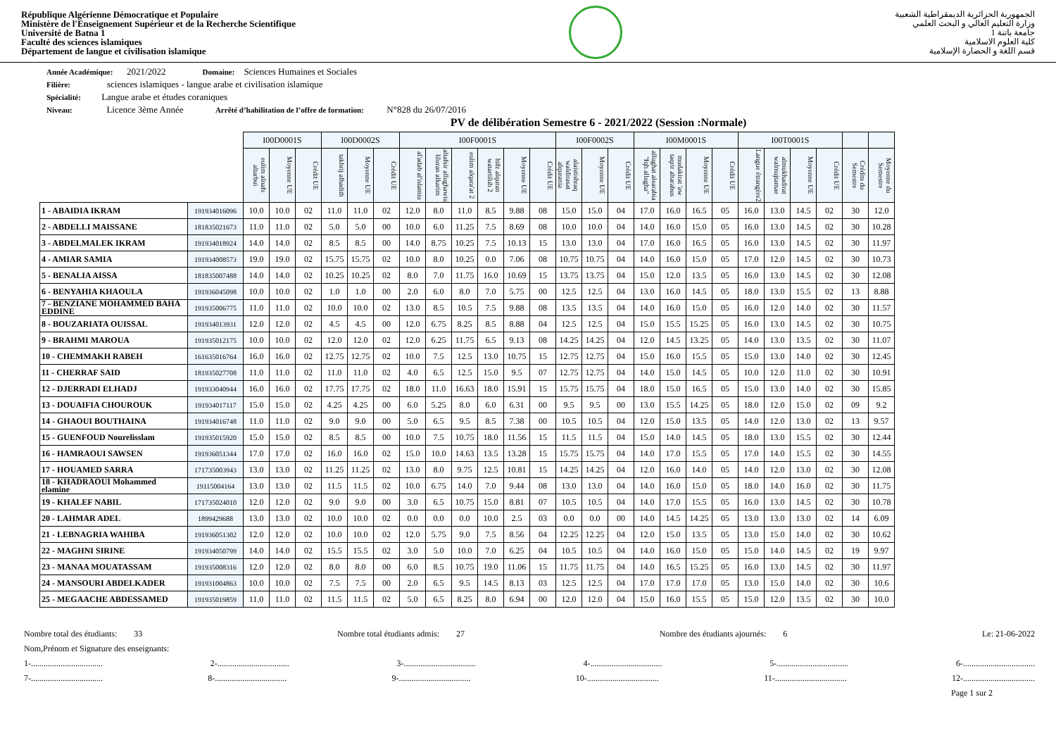République Algérienne Démocratique et Populaire
Ministère de l'Enseignement Supérieur et de la Recherche Scientifique
Université de Batna 1
Faculté des sciences islamiques
Département de langue et civilisation islamique
الجمهورية الجزائرية الديمقراطية الشعبية
وزارة التعليم العالي و البحث العلمي
جامعة باتنة 1
كلية العلوم الاسلامية
قسم اللغة و الحضارة الإسلامية
Année Académique: 2021/2022 Domaine: Sciences Humaines et Sociales
Filière: sciences islamiques - langue arabe et civilisation islamique
Spécialité: Langue arabe et études coraniques
Niveau: Licence 3ème Année Arrêté d’habilitation de l’offre de formation: N°828 du 26/07/2016
PV de délibération Semestre 6 - 2021/2022 (Session :Normale)
| | | I00D0001S | | | I00D0002S | | | I00F0001S | | | | | | I00F0002S | | | I00M0001S | | | | I00T0001S | | | | | |
| | | eulim alnafs altarbui | Moyenne UE | Crédit UE | takhrij alhadith | Moyenne UE | Crédit UE | al'adab al'islamiu | altafsir allughawiu liluran alkarim | eulim alqara'at 2 | hifz alquran watartiluh 2 | Moyenne UE | Crédit UE | alaistishraq waldirasat alqurania | Moyenne UE | Crédit UE | allughat alearabia "fqh allugha" | mudakirat 'aw taqrir altarabus | Moyenne UE | Crédit UE | Langue étrangère2 | almukhadirat walmujtamae | Moyenne UE | Crédit UE | Crédits du Semestre | Moyenne du Semestre |
| 1 - ABAIDIA IKRAM | 191934016096 | 10.0 | 10.0 | 02 | 11.0 | 11.0 | 02 | 12.0 | 8.0 | 11.0 | 8.5 | 9.88 | 08 | 15.0 | 15.0 | 04 | 17.0 | 16.0 | 16.5 | 05 | 16.0 | 13.0 | 14.5 | 02 | 30 | 12.0 |
| 2 - ABDELLI MAISSANE | 181835021673 | 11.0 | 11.0 | 02 | 5.0 | 5.0 | 00 | 10.0 | 6.0 | 11.25 | 7.5 | 8.69 | 08 | 10.0 | 10.0 | 04 | 14.0 | 16.0 | 15.0 | 05 | 16.0 | 13.0 | 14.5 | 02 | 30 | 10.28 |
| 3 - ABDELMALEK IKRAM | 191934018924 | 14.0 | 14.0 | 02 | 8.5 | 8.5 | 00 | 14.0 | 8.75 | 10.25 | 7.5 | 10.13 | 15 | 13.0 | 13.0 | 04 | 17.0 | 16.0 | 16.5 | 05 | 16.0 | 13.0 | 14.5 | 02 | 30 | 11.97 |
| 4 - AMIAR SAMIA | 191934008573 | 19.0 | 19.0 | 02 | 15.75 | 15.75 | 02 | 10.0 | 8.0 | 10.25 | 0.0 | 7.06 | 08 | 10.75 | 10.75 | 04 | 14.0 | 16.0 | 15.0 | 05 | 17.0 | 12.0 | 14.5 | 02 | 30 | 10.73 |
| 5 - BENALIA AISSA | 181835007488 | 14.0 | 14.0 | 02 | 10.25 | 10.25 | 02 | 8.0 | 7.0 | 11.75 | 16.0 | 10.69 | 15 | 13.75 | 13.75 | 04 | 15.0 | 12.0 | 13.5 | 05 | 16.0 | 13.0 | 14.5 | 02 | 30 | 12.08 |
| 6 - BENYAHIA KHAOULA | 191936045098 | 10.0 | 10.0 | 02 | 1.0 | 1.0 | 00 | 2.0 | 6.0 | 8.0 | 7.0 | 5.75 | 00 | 12.5 | 12.5 | 04 | 13.0 | 16.0 | 14.5 | 05 | 18.0 | 13.0 | 15.5 | 02 | 13 | 8.88 |
| 7 - BENZIANE MOHAMMED BAHA EDDINE | 191935006775 | 11.0 | 11.0 | 02 | 10.0 | 10.0 | 02 | 13.0 | 8.5 | 10.5 | 7.5 | 9.88 | 08 | 13.5 | 13.5 | 04 | 14.0 | 16.0 | 15.0 | 05 | 16.0 | 12.0 | 14.0 | 02 | 30 | 11.57 |
| 8 - BOUZARIATA OUISSAL | 191934013931 | 12.0 | 12.0 | 02 | 4.5 | 4.5 | 00 | 12.0 | 6.75 | 8.25 | 8.5 | 8.88 | 04 | 12.5 | 12.5 | 04 | 15.0 | 15.5 | 15.25 | 05 | 16.0 | 13.0 | 14.5 | 02 | 30 | 10.75 |
| 9 - BRAHMI MAROUA | 191935012175 | 10.0 | 10.0 | 02 | 12.0 | 12.0 | 02 | 12.0 | 6.25 | 11.75 | 6.5 | 9.13 | 08 | 14.25 | 14.25 | 04 | 12.0 | 14.5 | 13.25 | 05 | 14.0 | 13.0 | 13.5 | 02 | 30 | 11.07 |
| 10 - CHEMMAKH RABEH | 161635016764 | 16.0 | 16.0 | 02 | 12.75 | 12.75 | 02 | 10.0 | 7.5 | 12.5 | 13.0 | 10.75 | 15 | 12.75 | 12.75 | 04 | 15.0 | 16.0 | 15.5 | 05 | 15.0 | 13.0 | 14.0 | 02 | 30 | 12.45 |
| 11 - CHERRAF SAID | 181935027708 | 11.0 | 11.0 | 02 | 11.0 | 11.0 | 02 | 4.0 | 6.5 | 12.5 | 15.0 | 9.5 | 07 | 12.75 | 12.75 | 04 | 14.0 | 15.0 | 14.5 | 05 | 10.0 | 12.0 | 11.0 | 02 | 30 | 10.91 |
| 12 - DJERRADI ELHADJ | 191933040944 | 16.0 | 16.0 | 02 | 17.75 | 17.75 | 02 | 18.0 | 11.0 | 16.63 | 18.0 | 15.91 | 15 | 15.75 | 15.75 | 04 | 18.0 | 15.0 | 16.5 | 05 | 15.0 | 13.0 | 14.0 | 02 | 30 | 15.85 |
| 13 - DOUAIFIA CHOUROUK | 191934017117 | 15.0 | 15.0 | 02 | 4.25 | 4.25 | 00 | 6.0 | 5.25 | 8.0 | 6.0 | 6.31 | 00 | 9.5 | 9.5 | 00 | 13.0 | 15.5 | 14.25 | 05 | 18.0 | 12.0 | 15.0 | 02 | 09 | 9.2 |
| 14 - GHAOUI BOUTHAINA | 191934016748 | 11.0 | 11.0 | 02 | 9.0 | 9.0 | 00 | 5.0 | 6.5 | 9.5 | 8.5 | 7.38 | 00 | 10.5 | 10.5 | 04 | 12.0 | 15.0 | 13.5 | 05 | 14.0 | 12.0 | 13.0 | 02 | 13 | 9.57 |
| 15 - GUENFOUD Nourelisslam | 191935015920 | 15.0 | 15.0 | 02 | 8.5 | 8.5 | 00 | 10.0 | 7.5 | 10.75 | 18.0 | 11.56 | 15 | 11.5 | 11.5 | 04 | 15.0 | 14.0 | 14.5 | 05 | 18.0 | 13.0 | 15.5 | 02 | 30 | 12.44 |
| 16 - HAMRAOUI SAWSEN | 191936051344 | 17.0 | 17.0 | 02 | 16.0 | 16.0 | 02 | 15.0 | 10.0 | 14.63 | 13.5 | 13.28 | 15 | 15.75 | 15.75 | 04 | 14.0 | 17.0 | 15.5 | 05 | 17.0 | 14.0 | 15.5 | 02 | 30 | 14.55 |
| 17 - HOUAMED SARRA | 171735003943 | 13.0 | 13.0 | 02 | 11.25 | 11.25 | 02 | 13.0 | 8.0 | 9.75 | 12.5 | 10.81 | 15 | 14.25 | 14.25 | 04 | 12.0 | 16.0 | 14.0 | 05 | 14.0 | 12.0 | 13.0 | 02 | 30 | 12.08 |
| 18 - KHADRAOUI Mohammed elamine | 19115004164 | 13.0 | 13.0 | 02 | 11.5 | 11.5 | 02 | 10.0 | 6.75 | 14.0 | 7.0 | 9.44 | 08 | 13.0 | 13.0 | 04 | 14.0 | 16.0 | 15.0 | 05 | 18.0 | 14.0 | 16.0 | 02 | 30 | 11.75 |
| 19 - KHALEF NABIL | 171735024010 | 12.0 | 12.0 | 02 | 9.0 | 9.0 | 00 | 3.0 | 6.5 | 10.75 | 15.0 | 8.81 | 07 | 10.5 | 10.5 | 04 | 14.0 | 17.0 | 15.5 | 05 | 16.0 | 13.0 | 14.5 | 02 | 30 | 10.78 |
| 20 - LAHMAR ADEL | 1899429688 | 13.0 | 13.0 | 02 | 10.0 | 10.0 | 02 | 0.0 | 0.0 | 0.0 | 10.0 | 2.5 | 03 | 0.0 | 0.0 | 00 | 14.0 | 14.5 | 14.25 | 05 | 13.0 | 13.0 | 13.0 | 02 | 14 | 6.09 |
| 21 - LEBNAGRIA WAHIBA | 191936051302 | 12.0 | 12.0 | 02 | 10.0 | 10.0 | 02 | 12.0 | 5.75 | 9.0 | 7.5 | 8.56 | 04 | 12.25 | 12.25 | 04 | 12.0 | 15.0 | 13.5 | 05 | 13.0 | 15.0 | 14.0 | 02 | 30 | 10.62 |
| 22 - MAGHNI SIRINE | 191934050799 | 14.0 | 14.0 | 02 | 15.5 | 15.5 | 02 | 3.0 | 5.0 | 10.0 | 7.0 | 6.25 | 04 | 10.5 | 10.5 | 04 | 14.0 | 16.0 | 15.0 | 05 | 15.0 | 14.0 | 14.5 | 02 | 19 | 9.97 |
| 23 - MANAA MOUATASSAM | 191935008316 | 12.0 | 12.0 | 02 | 8.0 | 8.0 | 00 | 6.0 | 8.5 | 10.75 | 19.0 | 11.06 | 15 | 11.75 | 11.75 | 04 | 14.0 | 16.5 | 15.25 | 05 | 16.0 | 13.0 | 14.5 | 02 | 30 | 11.97 |
| 24 - MANSOURI ABDELKADER | 191931004863 | 10.0 | 10.0 | 02 | 7.5 | 7.5 | 00 | 2.0 | 6.5 | 9.5 | 14.5 | 8.13 | 03 | 12.5 | 12.5 | 04 | 17.0 | 17.0 | 17.0 | 05 | 13.0 | 15.0 | 14.0 | 02 | 30 | 10.6 |
| 25 - MEGAACHE ABDESSAMED | 191935019859 | 11.0 | 11.0 | 02 | 11.5 | 11.5 | 02 | 5.0 | 6.5 | 8.25 | 8.0 | 6.94 | 00 | 12.0 | 12.0 | 04 | 15.0 | 16.0 | 15.5 | 05 | 15.0 | 12.0 | 13.5 | 02 | 30 | 10.0 |
Nombre total des étudiants: 33 Nombre total étudiants admis: 27 Nombre des étudiants ajournés: 6 Le: 21-06-2022
Nom,Prénom et Signature des enseignants:
1-.................................. 2-.................................. 3-.................................. 4-.................................. 5-.................................. 6-..................................
7-.................................. 8-.................................. 9-.................................. 10-.................................. 11-.................................. 12-..................................
Page 1 sur 2